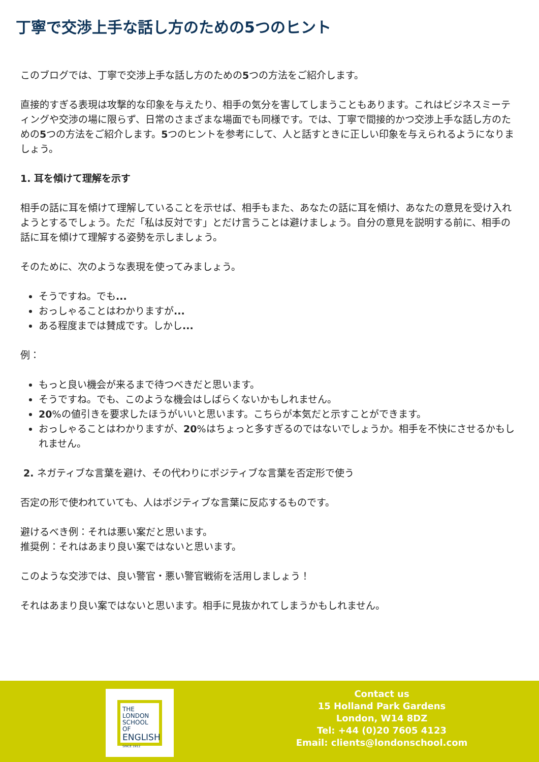丁寧で交渉上手な話し方のための5つのヒント
このブログでは、丁寧で交渉上手な話し方のための5つの方法をご紹介します。
直接的すぎる表現は攻撃的な印象を与えたり、相手の気分を害してしまうこともあります。これはビジネスミーティングや交渉の場に限らず、日常のさまざまな場面でも同様です。では、丁寧で間接的かつ交渉上手な話し方のための5つの方法をご紹介します。5つのヒントを参考にして、人と話すときに正しい印象を与えられるようになりましょう。
1. 耳を傾けて理解を示す
相手の話に耳を傾けて理解していることを示せば、相手もまた、あなたの話に耳を傾け、あなたの意見を受け入れようとするでしょう。ただ「私は反対です」とだけ言うことは避けましょう。自分の意見を説明する前に、相手の話に耳を傾けて理解する姿勢を示しましょう。
そのために、次のような表現を使ってみましょう。
そうですね。でも...
おっしゃることはわかりますが...
ある程度までは賛成です。しかし...
例：
もっと良い機会が来るまで待つべきだと思います。
そうですね。でも、このような機会はしばらくないかもしれません。
20%の値引きを要求したほうがいいと思います。こちらが本気だと示すことができます。
おっしゃることはわかりますが、20%はちょっと多すぎるのではないでしょうか。相手を不快にさせるかもしれません。
2. ネガティブな言葉を避け、その代わりにポジティブな言葉を否定形で使う
否定の形で使われていても、人はポジティブな言葉に反応するものです。
避けるべき例：それは悪い案だと思います。
推奨例：それはあまり良い案ではないと思います。
このような交渉では、良い警官・悪い警官戦術を活用しましょう！
それはあまり良い案ではないと思います。相手に見抜かれてしまうかもしれません。
THE LONDON SCHOOL OF ENGLISH
SINCE 1912
Contact us
15 Holland Park Gardens
London, W14 8DZ
Tel: +44 (0)20 7605 4123
Email: clients@londonschool.com